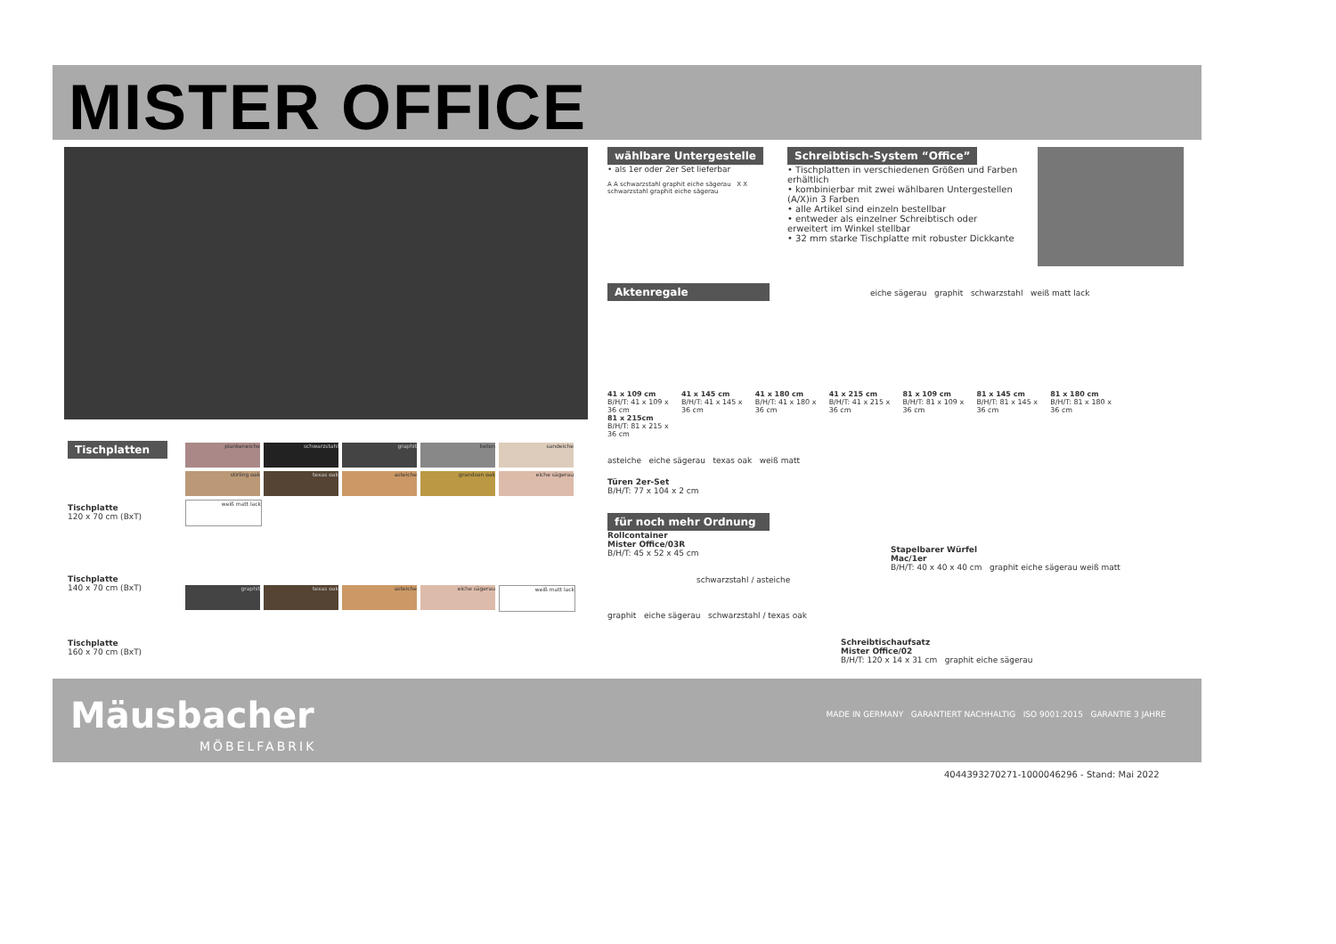MISTER OFFICE
wählbare Untergestelle
• als 1er oder 2er Set lieferbar
A A schwarzstahl graphit eiche sägerau X X schwarzstahl graphit eiche sägerau
Schreibtisch-System “Office”
• Tischplatten in verschiedenen Größen und Farben erhältlich
• kombinierbar mit zwei wählbaren Untergestellen (A/X)in 3 Farben
• alle Artikel sind einzeln bestellbar
• entweder als einzelner Schreibtisch oder erweitert im Winkel stellbar
• 32 mm starke Tischplatte mit robuster Dickkante
Aktenregale
eiche sägerau graphit schwarzstahl weiß matt lack
41 x 109 cm B/H/T: 41 x 109 x 36 cm 41 x 145 cm B/H/T: 41 x 145 x 36 cm 41 x 180 cm B/H/T: 41 x 180 x 36 cm 41 x 215 cm B/H/T: 41 x 215 x 36 cm 81 x 109 cm B/H/T: 81 x 109 x 36 cm 81 x 145 cm B/H/T: 81 x 145 x 36 cm 81 x 180 cm B/H/T: 81 x 180 x 36 cm 81 x 215cm B/H/T: 81 x 215 x 36 cm
asteiche eiche sägerau texas oak weiß matt
Türen 2er-Set
B/H/T: 77 x 104 x 2 cm
Tischplatten
plankeneiche schwarzstahl graphit beton sandeiche stirling oak texas oak asteiche grandson oak eiche sägerau weiß matt lack
Tischplatte
120 x 70 cm (BxT)
Tischplatte
140 x 70 cm (BxT)
graphit texas oak asteiche eiche sägerau weiß matt lack
Tischplatte
160 x 70 cm (BxT)
für noch mehr Ordnung
Rollcontainer
Mister Office/03R
B/H/T: 45 x 52 x 45 cm
schwarzstahl / asteiche
graphit eiche sägerau schwarzstahl / texas oak
Stapelbarer Würfel
Mac/1er
B/H/T: 40 x 40 x 40 cm graphit eiche sägerau weiß matt
Schreibtischaufsatz
Mister Office/02
B/H/T: 120 x 14 x 31 cm graphit eiche sägerau
Mäusbacher
MÖBELFABRIK
MADE IN GERMANY GARANTIERT NACHHALTIG ISO 9001:2015 GARANTIE 3 JAHRE
4044393270271-1000046296 - Stand: Mai 2022